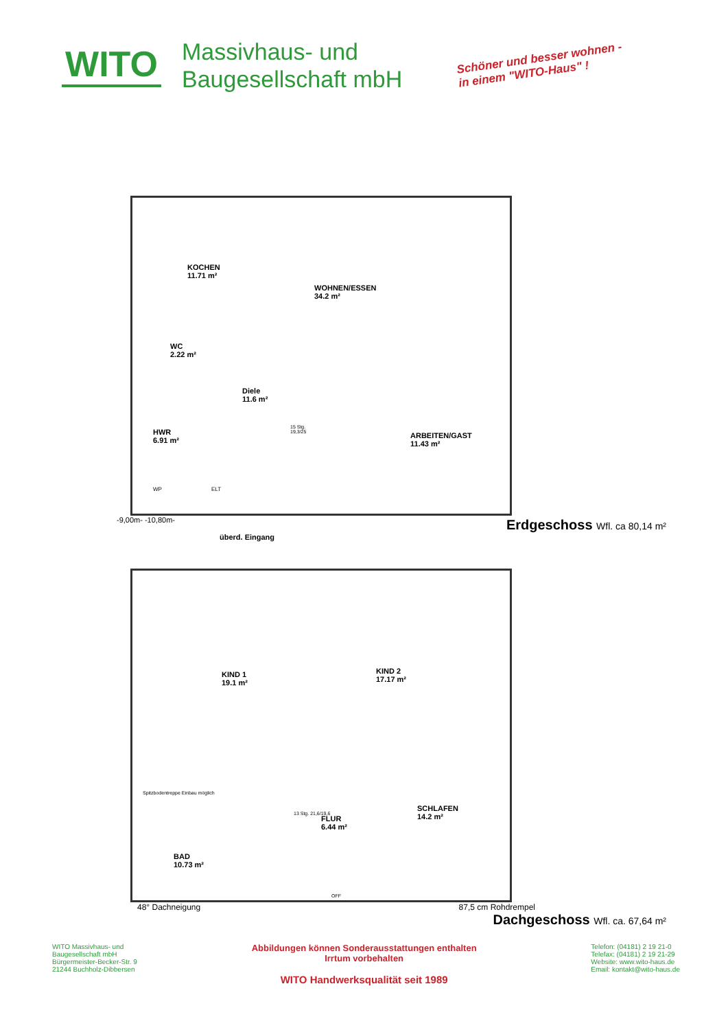WITO
Massivhaus- und
Baugesellschaft mbH
Schöner und besser wohnen -
in einem "WITO-Haus" !
KOCHEN
11.71 m²
WOHNEN/ESSEN
34.2 m²
WC
2.22 m²
Diele
11.6 m²
HWR
6.91 m²
ARBEITEN/GAST
11.43 m²
15 Stg.
19,3/25
WP ELT
-9,00m- -10,80m-
Erdgeschoss Wfl. ca 80,14 m²
überd. Eingang
KIND 1
19.1 m²
KIND 2
17.17 m²
Spitzbodentreppe Einbau möglich
FLUR
6.44 m²
13 Stg. 21,6/19,6
SCHLAFEN
14.2 m²
BAD
10.73 m²
OFF
48° Dachneigung 87,5 cm Rohdrempel
Dachgeschoss Wfl. ca. 67,64 m²
WITO Massivhaus- und
Baugesellschaft mbH
Bürgermeister-Becker-Str. 9
21244 Buchholz-Dibbersen
Abbildungen können Sonderausstattungen enthalten
Irrtum vorbehalten
WITO Handwerksqualität seit 1989
Telefon: (04181) 2 19 21-0
Telefax: (04181) 2 19 21-29
Website: www.wito-haus.de
Email: kontakt@wito-haus.de